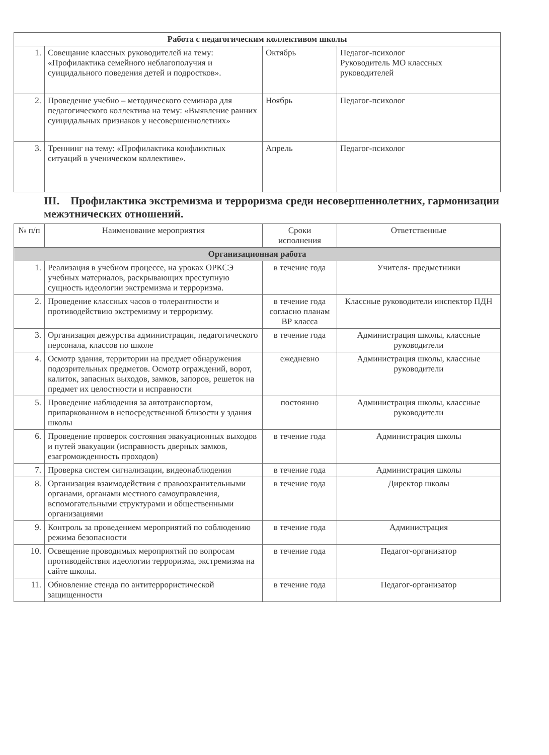| Работа с педагогическим коллективом школы | | | |
| 1. | Совещание классных руководителей на тему: «Профилактика семейного неблагополучия и суицидального поведения детей и подростков». | Октябрь | Педагог-психолог Руководитель МО классных руководителей |
| 2. | Проведение учебно – методического семинара для педагогического коллектива на тему: «Выявление ранних суицидальных признаков у несовершеннолетних» | Ноябрь | Педагог-психолог |
| 3. | Треннинг на тему: «Профилактика конфликтных ситуаций в ученическом коллективе». | Апрель | Педагог-психолог |
III. Профилактика экстремизма и терроризма среди несовершеннолетних, гармонизации межэтнических отношений.
| № п/п | Наименование мероприятия | Сроки исполнения | Ответственные |
| --- | --- | --- | --- |
| Организационная работа | | | |
| 1. | Реализация в учебном процессе, на уроках ОРКСЭ учебных материалов, раскрывающих преступную сущность идеологии экстремизма и терроризма. | в течение года | Учителя- предметники |
| 2. | Проведение классных часов о толерантности и противодействию экстремизму и терроризму. | в течение года согласно планам ВР класса | Классные руководители инспектор ПДН |
| 3. | Организация дежурства администрации, педагогического персонала, классов по школе | в течение года | Администрация школы, классные руководители |
| 4. | Осмотр здания, территории на предмет обнаружения подозрительных предметов. Осмотр ограждений, ворот, калиток, запасных выходов, замков, запоров, решеток на предмет их целостности и исправности | ежедневно | Администрация школы, классные руководители |
| 5. | Проведение наблюдения за автотранспортом, припаркованном в непосредственной близости у здания школы | постоянно | Администрация школы, классные руководители |
| 6. | Проведение проверок состояния эвакуационных выходов и путей эвакуации (исправность дверных замков, езагроможденность проходов) | в течение года | Администрация школы |
| 7. | Проверка систем сигнализации, видеонаблюдения | в течение года | Администрация школы |
| 8. | Организация взаимодействия с правоохранительными органами, органами местного самоуправления, вспомогательными структурами и общественными организациями | в течение года | Директор школы |
| 9. | Контроль за проведением мероприятий по соблюдению режима безопасности | в течение года | Администрация |
| 10. | Освещение проводимых мероприятий по вопросам противодействия идеологии терроризма, экстремизма на сайте школы. | в течение года | Педагог-организатор |
| 11. | Обновление стенда по антитеррористической защищенности | в течение года | Педагог-организатор |